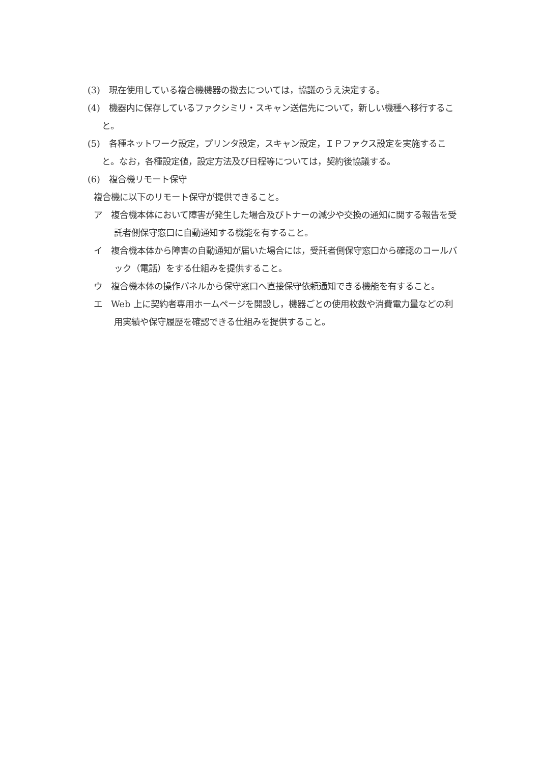(3)　現在使用している複合機機器の撤去については，協議のうえ決定する。
(4)　機器内に保存しているファクシミリ・スキャン送信先について，新しい機種へ移行すること。
(5)　各種ネットワーク設定，プリンタ設定，スキャン設定，ＩＰファクス設定を実施すること。なお，各種設定値，設定方法及び日程等については，契約後協議する。
(6)　複合機リモート保守
複合機に以下のリモート保守が提供できること。
ア　複合機本体において障害が発生した場合及びトナーの減少や交換の通知に関する報告を受託者側保守窓口に自動通知する機能を有すること。
イ　複合機本体から障害の自動通知が届いた場合には，受託者側保守窓口から確認のコールバック（電話）をする仕組みを提供すること。
ウ　複合機本体の操作パネルから保守窓口へ直接保守依頼通知できる機能を有すること。
エ　Web 上に契約者専用ホームページを開設し，機器ごとの使用枚数や消費電力量などの利用実績や保守履歴を確認できる仕組みを提供すること。